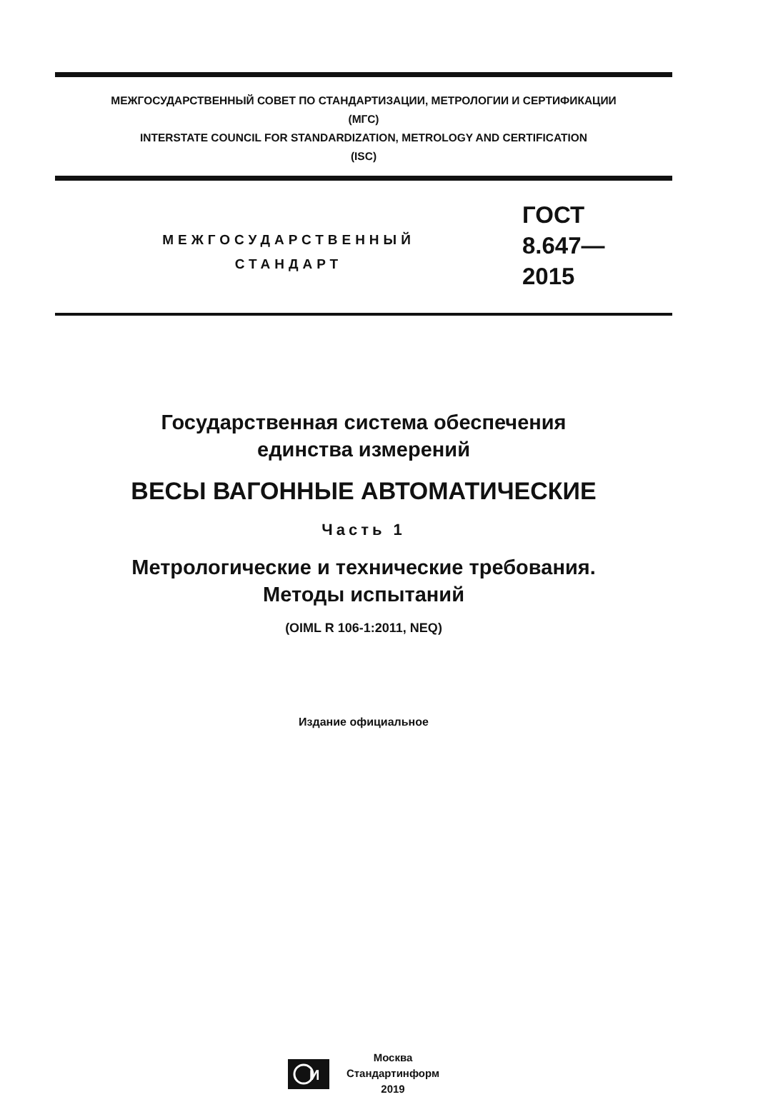МЕЖГОСУДАРСТВЕННЫЙ СОВЕТ ПО СТАНДАРТИЗАЦИИ, МЕТРОЛОГИИ И СЕРТИФИКАЦИИ
(МГС)
INTERSTATE COUNCIL FOR STANDARDIZATION, METROLOGY AND CERTIFICATION
(ISC)
МЕЖГОСУДАРСТВЕННЫЙ
СТАНДАРТ
ГОСТ
8.647—
2015
Государственная система обеспечения
единства измерений
ВЕСЫ ВАГОННЫЕ АВТОМАТИЧЕСКИЕ
Часть 1
Метрологические и технические требования.
Методы испытаний
(OIML R 106-1:2011, NEQ)
Издание официальное
И
Москва
Стандартинформ
2019